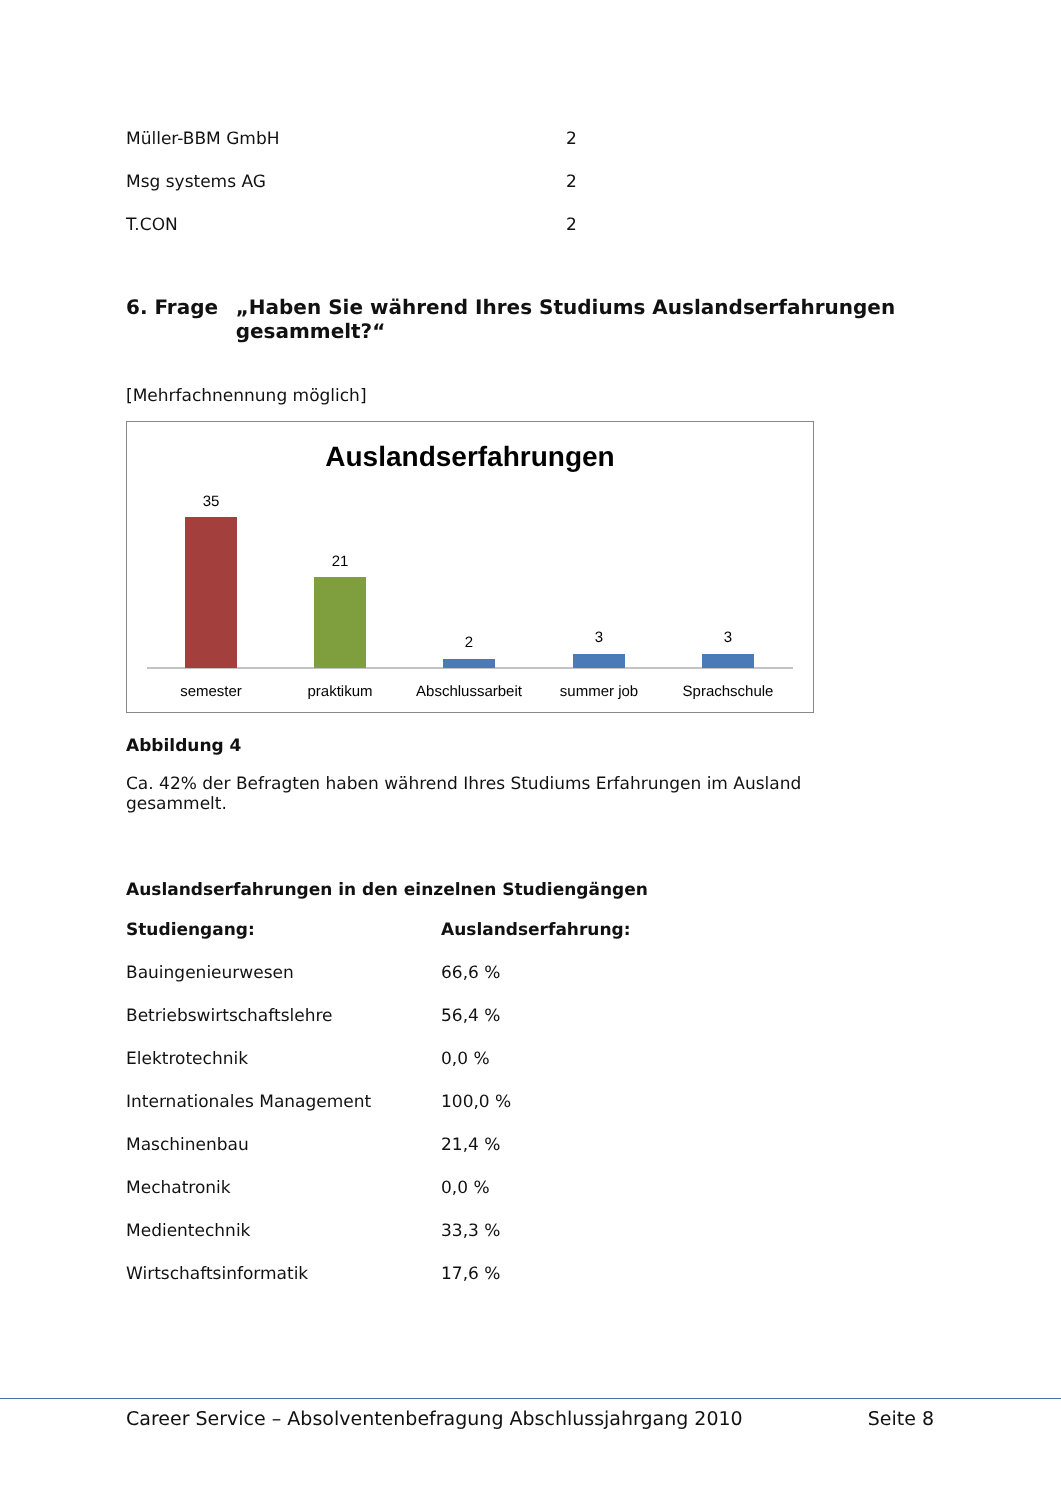| Müller-BBM GmbH | 2 |
| Msg systems AG | 2 |
| T.CON | 2 |
6. Frage „Haben Sie während Ihres Studiums Auslandserfahrungen gesammelt?“
[Mehrfachnennung möglich]
Auslandserfahrungen
35
21
2
3
3
semester
praktikum
Abschlussarbeit
summer job
Sprachschule
Abbildung 4
Ca. 42% der Befragten haben während Ihres Studiums Erfahrungen im Ausland gesammelt.
Auslandserfahrungen in den einzelnen Studiengängen
| Studiengang: | Auslandserfahrung: |
| --- | --- |
| Bauingenieurwesen | 66,6 % |
| Betriebswirtschaftslehre | 56,4 % |
| Elektrotechnik | 0,0 % |
| Internationales Management | 100,0 % |
| Maschinenbau | 21,4 % |
| Mechatronik | 0,0 % |
| Medientechnik | 33,3 % |
| Wirtschaftsinformatik | 17,6 % |
Career Service – Absolventenbefragung Abschlussjahrgang 2010 Seite 8